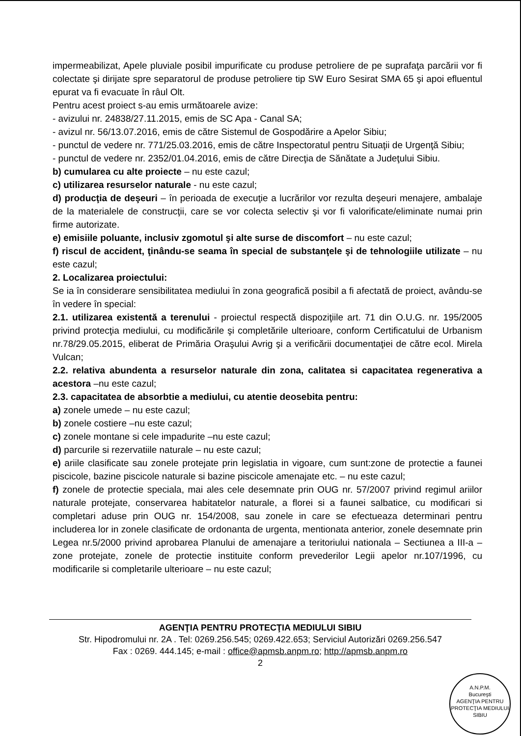impermeabilizat, Apele pluviale posibil impurificate cu produse petroliere de pe suprafaţa parcării vor fi colectate şi dirijate spre separatorul de produse petroliere tip SW Euro Sesirat SMA 65 şi apoi efluentul epurat va fi evacuate în râul Olt.
Pentru acest proiect s-au emis următoarele avize:
- avizului nr. 24838/27.11.2015, emis de SC Apa - Canal SA;
- avizul nr. 56/13.07.2016, emis de către Sistemul de Gospodărire a Apelor Sibiu;
- punctul de vedere nr. 771/25.03.2016, emis de către Inspectoratul pentru Situaţii de Urgenţă Sibiu;
- punctul de vedere nr. 2352/01.04.2016, emis de către Direcţia de Sănătate a Judeţului Sibiu.
b) cumularea cu alte proiecte – nu este cazul;
c) utilizarea resurselor naturale - nu este cazul;
d) producţia de deşeuri – în perioada de execuţie a lucrărilor vor rezulta deşeuri menajere, ambalaje de la materialele de construcţii, care se vor colecta selectiv şi vor fi valorificate/eliminate numai prin firme autorizate.
e) emisiile poluante, inclusiv zgomotul şi alte surse de discomfort – nu este cazul;
f) riscul de accident, ţinându-se seama în special de substanţele şi de tehnologiile utilizate – nu este cazul;
2. Localizarea proiectului:
Se ia în considerare sensibilitatea mediului în zona geografică posibil a fi afectată de proiect, avându-se în vedere în special:
2.1. utilizarea existentă a terenului - proiectul respectă dispoziţiile art. 71 din O.U.G. nr. 195/2005 privind protecţia mediului, cu modificările şi completările ulterioare, conform Certificatului de Urbanism nr.78/29.05.2015, eliberat de Primăria Oraşului Avrig şi a verificării documentaţiei de către ecol. Mirela Vulcan;
2.2. relativa abundenta a resurselor naturale din zona, calitatea si capacitatea regenerativa a acestora –nu este cazul;
2.3. capacitatea de absorbtie a mediului, cu atentie deosebita pentru:
a) zonele umede – nu este cazul;
b) zonele costiere –nu este cazul;
c) zonele montane si cele impadurite –nu este cazul;
d) parcurile si rezervatiile naturale – nu este cazul;
e) ariile clasificate sau zonele protejate prin legislatia in vigoare, cum sunt:zone de protectie a faunei piscicole, bazine piscicole naturale si bazine piscicole amenajate etc. – nu este cazul;
f) zonele de protectie speciala, mai ales cele desemnate prin OUG nr. 57/2007 privind regimul ariilor naturale protejate, conservarea habitatelor naturale, a florei si a faunei salbatice, cu modificari si completari aduse prin OUG nr. 154/2008, sau zonele in care se efectueaza determinari pentru includerea lor in zonele clasificate de ordonanta de urgenta, mentionata anterior, zonele desemnate prin Legea nr.5/2000 privind aprobarea Planului de amenajare a teritoriului nationala – Sectiunea a III-a – zone protejate, zonele de protectie instituite conform prevederilor Legii apelor nr.107/1996, cu modificarile si completarile ulterioare – nu este cazul;
AGENŢIA PENTRU PROTECŢIA MEDIULUI SIBIU
Str. Hipodromului nr. 2A . Tel: 0269.256.545; 0269.422.653; Serviciul Autorizări 0269.256.547
Fax : 0269. 444.145; e-mail : office@apmsb.anpm.ro; http://apmsb.anpm.ro
2
A.N.P.M.
Bucureşti
AGENŢIA PENTRU PROTECŢIA MEDIULUI
SIBIU